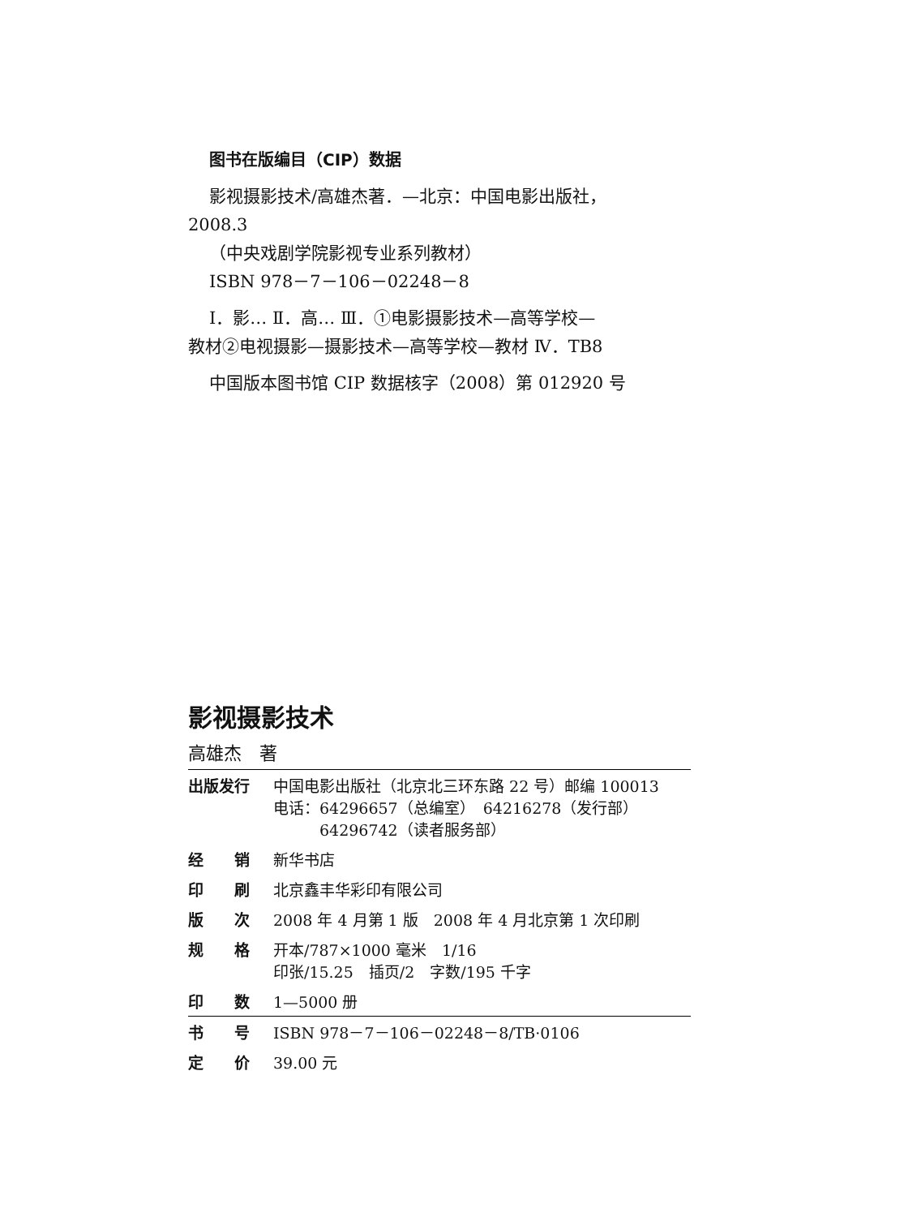图书在版编目（CIP）数据
影视摄影技术/高雄杰著．—北京：中国电影出版社，
2008.3
（中央戏剧学院影视专业系列教材）
ISBN 978－7－106－02248－8
Ⅰ．影… Ⅱ．高… Ⅲ．①电影摄影技术—高等学校—
教材②电视摄影—摄影技术—高等学校—教材 Ⅳ．TB8
中国版本图书馆 CIP 数据核字（2008）第 012920 号
影视摄影技术
高雄杰　著
| 出版发行 | 中国电影出版社（北京北三环东路 22 号）邮编 100013 电话：64296657（总编室） 64216278（发行部） 64296742（读者服务部） |
| 经 销 | 新华书店 |
| 印 刷 | 北京鑫丰华彩印有限公司 |
| 版 次 | 2008 年 4 月第 1 版 2008 年 4 月北京第 1 次印刷 |
| 规 格 | 开本/787×1000 毫米 1/16 印张/15.25 插页/2 字数/195 千字 |
| 印 数 | 1—5000 册 |
| 书 号 | ISBN 978－7－106－02248－8/TB·0106 |
| 定 价 | 39.00 元 |